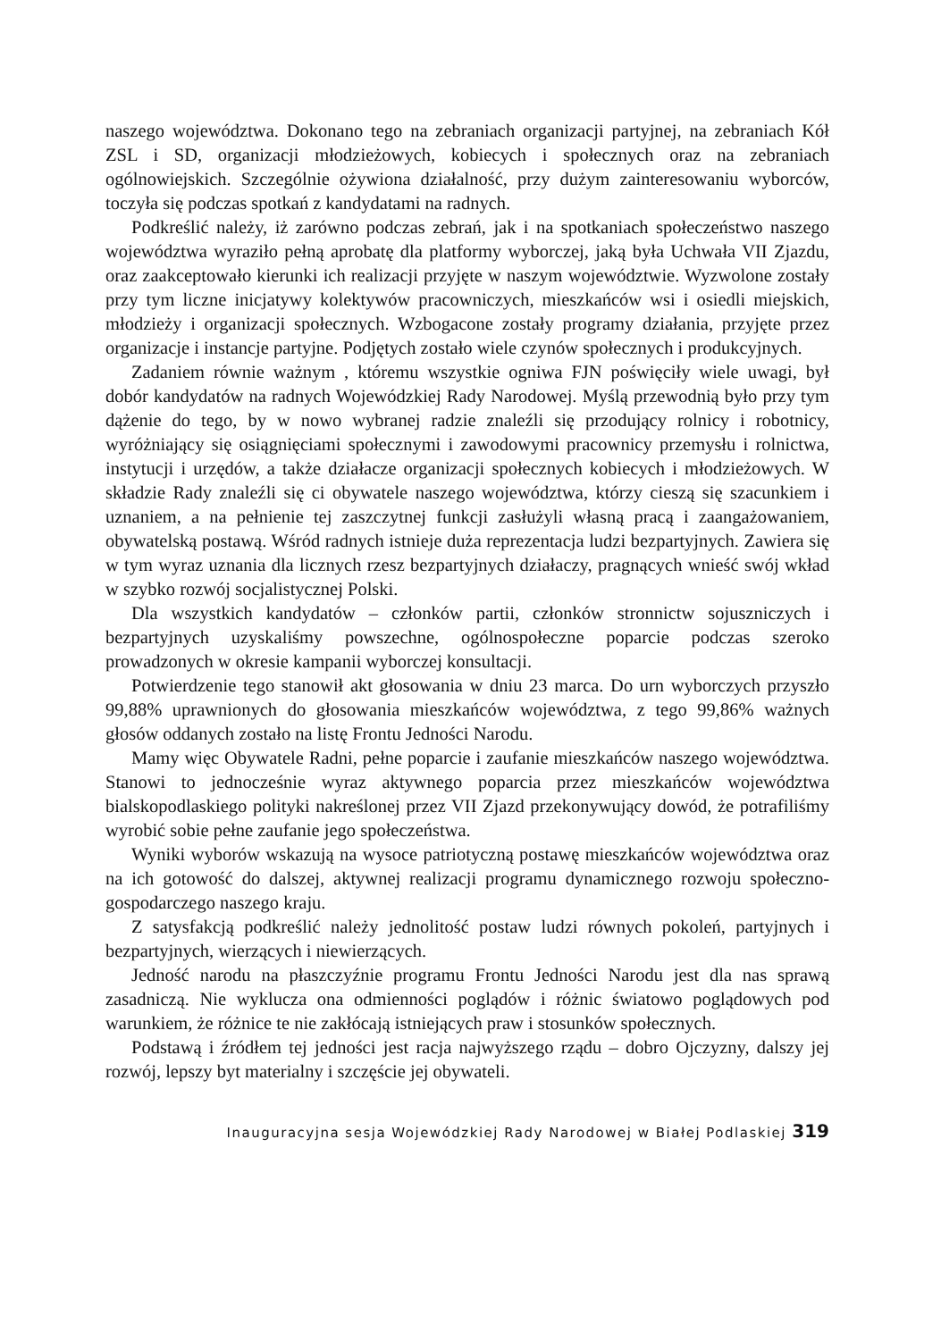naszego województwa. Dokonano tego na zebraniach organizacji partyjnej, na zebraniach Kół ZSL i SD, organizacji młodzieżowych, kobiecych i społecznych oraz na zebraniach ogólnowiejskich. Szczególnie ożywiona działalność, przy dużym zainteresowaniu wyborców, toczyła się podczas spotkań z kandydatami na radnych.
Podkreślić należy, iż zarówno podczas zebrań, jak i na spotkaniach społeczeństwo naszego województwa wyraziło pełną aprobatę dla platformy wyborczej, jaką była Uchwała VII Zjazdu, oraz zaakceptowało kierunki ich realizacji przyjęte w naszym województwie. Wyzwolone zostały przy tym liczne inicjatywy kolektywów pracowniczych, mieszkańców wsi i osiedli miejskich, młodzieży i organizacji społecznych. Wzbogacone zostały programy działania, przyjęte przez organizacje i instancje partyjne. Podjętych zostało wiele czynów społecznych i produkcyjnych.
Zadaniem równie ważnym , któremu wszystkie ogniwa FJN poświęciły wiele uwagi, był dobór kandydatów na radnych Wojewódzkiej Rady Narodowej. Myślą przewodnią było przy tym dążenie do tego, by w nowo wybranej radzie znaleźli się przodujący rolnicy i robotnicy, wyróżniający się osiągnięciami społecznymi i zawodowymi pracownicy przemysłu i rolnictwa, instytucji i urzędów, a także działacze organizacji społecznych kobiecych i młodzieżowych. W składzie Rady znaleźli się ci obywatele naszego województwa, którzy cieszą się szacunkiem i uznaniem, a na pełnienie tej zaszczytnej funkcji zasłużyli własną pracą i zaangażowaniem, obywatelską postawą. Wśród radnych istnieje duża reprezentacja ludzi bezpartyjnych. Zawiera się w tym wyraz uznania dla licznych rzesz bezpartyjnych działaczy, pragnących wnieść swój wkład w szybko rozwój socjalistycznej Polski.
Dla wszystkich kandydatów – członków partii, członków stronnictw sojuszniczych i bezpartyjnych uzyskaliśmy powszechne, ogólnospołeczne poparcie podczas szeroko prowadzonych w okresie kampanii wyborczej konsultacji.
Potwierdzenie tego stanowił akt głosowania w dniu 23 marca. Do urn wyborczych przyszło 99,88% uprawnionych do głosowania mieszkańców województwa, z tego 99,86% ważnych głosów oddanych zostało na listę Frontu Jedności Narodu.
Mamy więc Obywatele Radni, pełne poparcie i zaufanie mieszkańców naszego województwa. Stanowi to jednocześnie wyraz aktywnego poparcia przez mieszkańców województwa bialskopodlaskiego polityki nakreślonej przez VII Zjazd przekonywujący dowód, że potrafiliśmy wyrobić sobie pełne zaufanie jego społeczeństwa.
Wyniki wyborów wskazują na wysoce patriotyczną postawę mieszkańców województwa oraz na ich gotowość do dalszej, aktywnej realizacji programu dynamicznego rozwoju społeczno-gospodarczego naszego kraju.
Z satysfakcją podkreślić należy jednolitość postaw ludzi równych pokoleń, partyjnych i bezpartyjnych, wierzących i niewierzących.
Jedność narodu na płaszczyźnie programu Frontu Jedności Narodu jest dla nas sprawą zasadniczą. Nie wyklucza ona odmienności poglądów i różnic światowo poglądowych pod warunkiem, że różnice te nie zakłócają istniejących praw i stosunków społecznych.
Podstawą i źródłem tej jedności jest racja najwyższego rządu – dobro Ojczyzny, dalszy jej rozwój, lepszy byt materialny i szczęście jej obywateli.
Inauguracyjna sesja Wojewódzkiej Rady Narodowej w Białej Podlaskiej 319